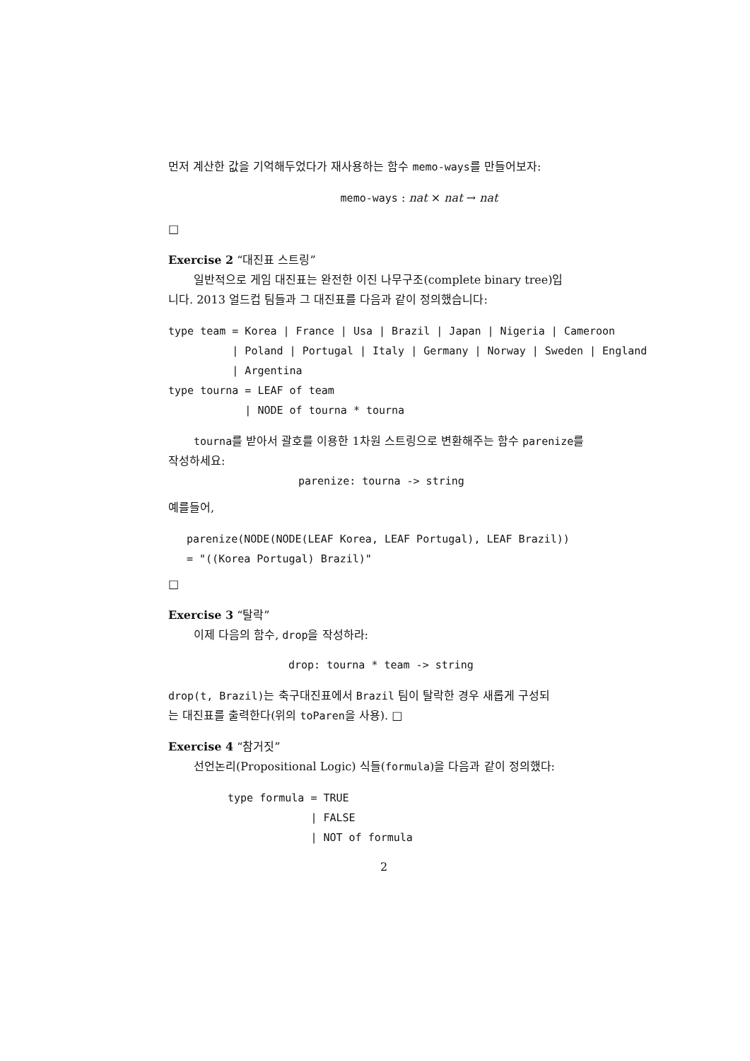먼저 계산한 값을 기억해두었다가 재사용하는 함수 memo-ways를 만들어보자:
memo-ways : nat × nat → nat
□
Exercise 2 “대진표 스트링”
일반적으로 게임 대진표는 완전한 이진 나무구조(complete binary tree)입
니다. 2013 얼드컵 팀들과 그 대진표를 다음과 같이 정의했습니다:
type team = Korea | France | Usa | Brazil | Japan | Nigeria | Cameroon
          | Poland | Portugal | Italy | Germany | Norway | Sweden | England
          | Argentina
type tourna = LEAF of team
            | NODE of tourna * tourna
tourna를 받아서 괄호를 이용한 1차원 스트링으로 변환해주는 함수 parenize를
작성하세요:
parenize: tourna -> string
예를들어,
parenize(NODE(NODE(LEAF Korea, LEAF Portugal), LEAF Brazil))
= "((Korea Portugal) Brazil)"
□
Exercise 3 “탈락”
이제 다음의 함수, drop을 작성하라:
drop: tourna * team -> string
drop(t, Brazil) 는 축구대진표에서 Brazil 팀이 탈락한 경우 새롭게 구성되
는 대진표를 출력한다(위의 toParen을 사용). □
Exercise 4 “참거짓”
선언논리(Propositional Logic) 식들(formula)을 다음과 같이 정의했다:
type formula = TRUE
             | FALSE
             | NOT of formula
2